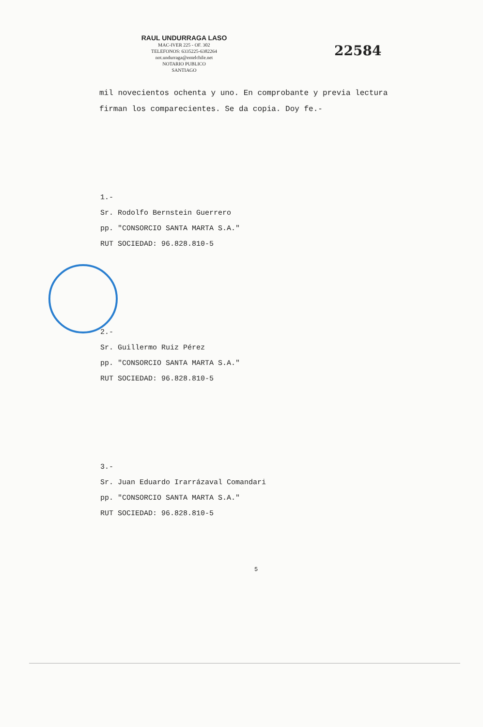RAUL UNDURRAGA LASO
MAC-IVER 225 - OF. 302
TELEFONOS: 6335225-6382264
not.undurraga@entelchile.net
NOTARIO PUBLICO
SANTIAGO
22584
mil novecientos ochenta y uno. En comprobante y previa lectura firman los comparecientes. Se da copia. Doy fe.-
1.-
Sr. Rodolfo Bernstein Guerrero
pp. "CONSORCIO SANTA MARTA S.A."
RUT SOCIEDAD: 96.828.810-5
2.-
Sr. Guillermo Ruiz Pérez
pp. "CONSORCIO SANTA MARTA S.A."
RUT SOCIEDAD: 96.828.810-5
3.-
Sr. Juan Eduardo Irarrázaval Comandari
pp. "CONSORCIO SANTA MARTA S.A."
RUT SOCIEDAD: 96.828.810-5
5